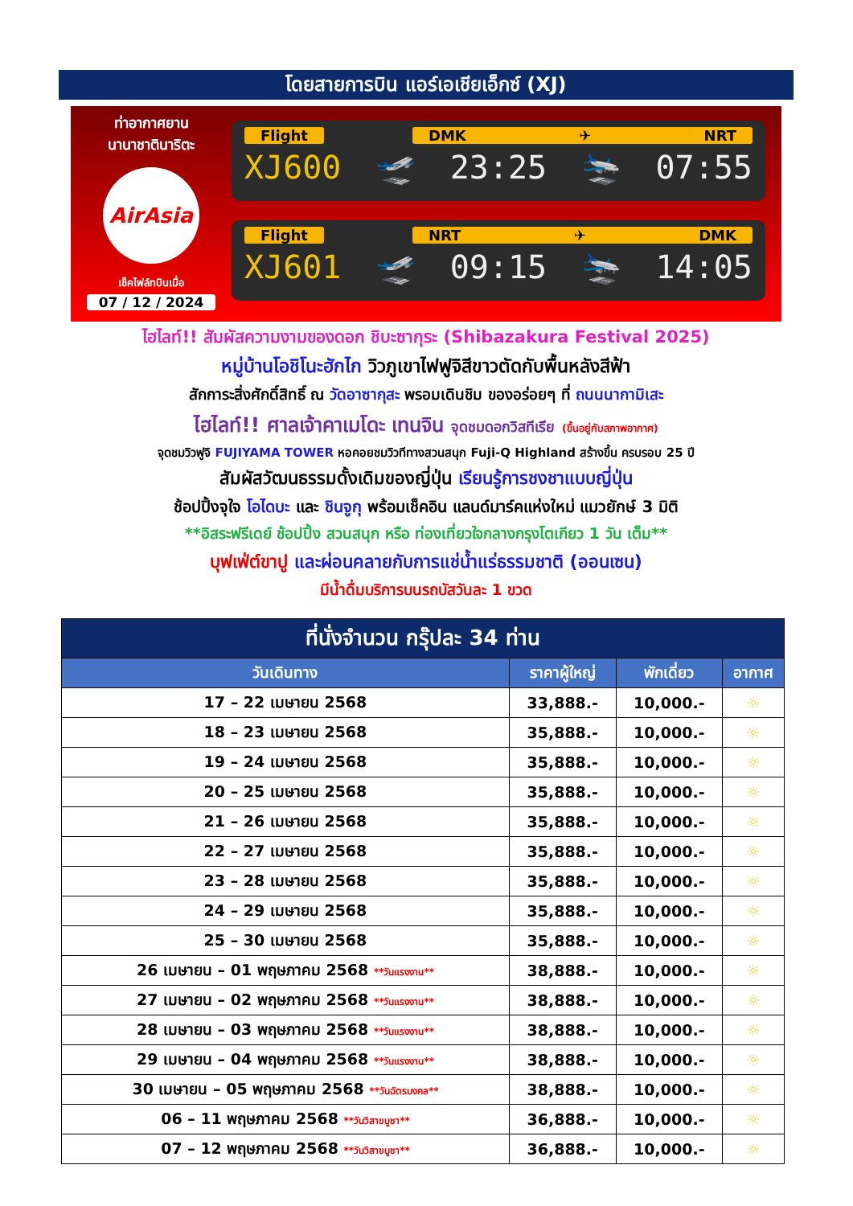โดยสายการบิน แอร์เอเชียเอ็กซ์ (XJ)
ท่าอากาศยาน
นานาชาตินาริตะ
AirAsia
เช็คไฟล์ทบินเมื่อ
07 / 12 / 2024
Flight DMK ✈ NRT
XJ600 🛫 23:25 🛬 07:55
Flight NRT ✈ DMK
XJ601 🛫 09:15 🛬 14:05
ไฮไลท์!! สัมผัสความงามของดอก ชิบะซากุระ (Shibazakura Festival 2025)
หมู่บ้านโอชิโนะฮักไก วิวภูเขาไฟฟูจิสีขาวตัดกับพื้นหลังสีฟ้า
สักการะสิ่งศักดิ์สิทธิ์ ณ วัดอาซากุสะ พรอมเดินชิม ของอร่อยๆ ที่ ถนนนากามิเสะ
ไฮไลท์!! ศาลเจ้าคาเมโดะ เทนจิน จุดชมดอกวิสทีเรีย (ขึ้นอยู่กับสภาพอากาศ)
จุดชมวิวฟูจิ FUJIYAMA TOWER หอคอยชมวิวทีทางสวนสนุก Fuji-Q Highland สร้างขึ้น ครบรอบ 25 ปี
สัมผัสวัฒนธรรมดั้งเดิมของญี่ปุ่น เรียนรู้การชงชาแบบญี่ปุ่น
ช้อปปิ้งจุใจ โอไดบะ และ ชินจูกุ พร้อมเช็คอิน แลนด์มาร์คแห่งใหม่ แมวยักษ์ 3 มิติ
**อิสระฟรีเดย์ ช้อปปิ้ง สวนสนุก หรือ ท่องเที่ยวใจกลางกรุงโตเกียว 1 วัน เต็ม**
บุฟเฟ่ต์ขาปู และผ่อนคลายกับการแช่น้ำแร่ธรรมชาติ (ออนเซน)
มีน้ำดื่มบริการบนรถบัสวันละ 1 ขวด
| ที่นั่งจำนวน กรุ๊ปละ 34 ท่าน | | | |
| --- | --- | --- | --- |
| วันเดินทาง | ราคาผู้ใหญ่ | พักเดี่ยว | อากาศ |
| 17 – 22 เมษายน 2568 | 33,888.- | 10,000.- | ☼ |
| 18 – 23 เมษายน 2568 | 35,888.- | 10,000.- | ☼ |
| 19 – 24 เมษายน 2568 | 35,888.- | 10,000.- | ☼ |
| 20 – 25 เมษายน 2568 | 35,888.- | 10,000.- | ☼ |
| 21 – 26 เมษายน 2568 | 35,888.- | 10,000.- | ☼ |
| 22 – 27 เมษายน 2568 | 35,888.- | 10,000.- | ☼ |
| 23 – 28 เมษายน 2568 | 35,888.- | 10,000.- | ☼ |
| 24 – 29 เมษายน 2568 | 35,888.- | 10,000.- | ☼ |
| 25 – 30 เมษายน 2568 | 35,888.- | 10,000.- | ☼ |
| 26 เมษายน – 01 พฤษภาคม 2568 **วันแรงงาน** | 38,888.- | 10,000.- | ☼ |
| 27 เมษายน – 02 พฤษภาคม 2568 **วันแรงงาน** | 38,888.- | 10,000.- | ☼ |
| 28 เมษายน – 03 พฤษภาคม 2568 **วันแรงงาน** | 38,888.- | 10,000.- | ☼ |
| 29 เมษายน – 04 พฤษภาคม 2568 **วันแรงงาน** | 38,888.- | 10,000.- | ☼ |
| 30 เมษายน – 05 พฤษภาคม 2568 **วันฉัตรมงคล** | 38,888.- | 10,000.- | ☼ |
| 06 – 11 พฤษภาคม 2568 **วันวิสาขบูชา** | 36,888.- | 10,000.- | ☼ |
| 07 – 12 พฤษภาคม 2568 **วันวิสาขบูชา** | 36,888.- | 10,000.- | ☼ |